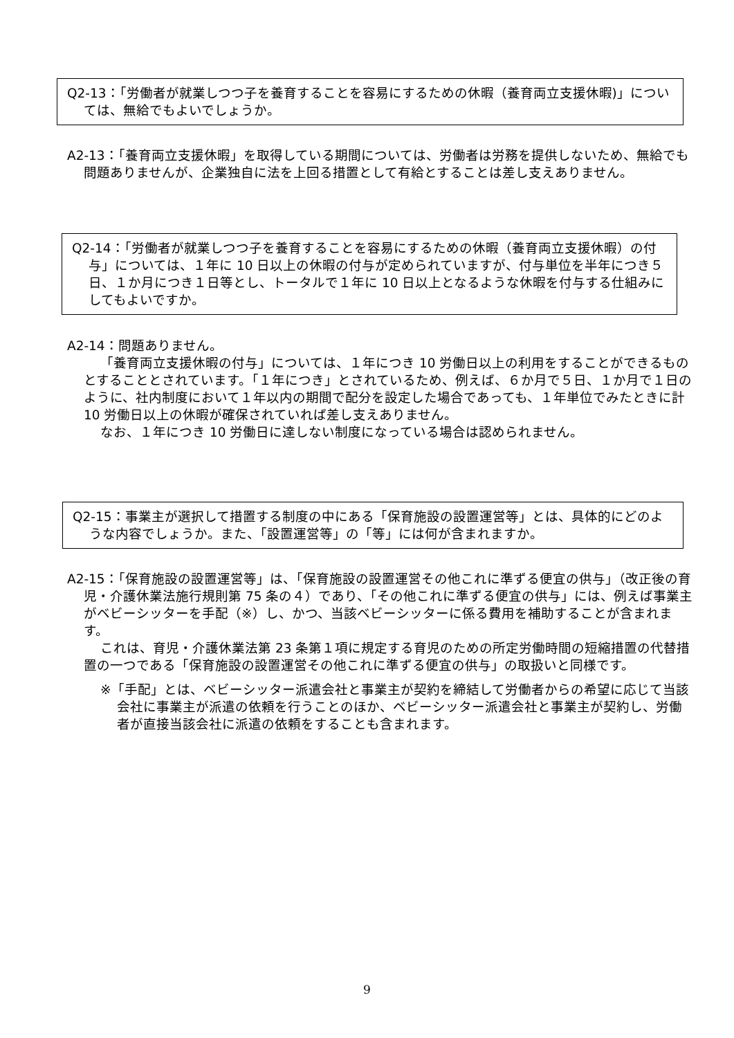Q2-13：「労働者が就業しつつ子を養育することを容易にするための休暇（養育両立支援休暇)」については、無給でもよいでしょうか。
A2-13：「養育両立支援休暇」を取得している期間については、労働者は労務を提供しないため、無給でも問題ありませんが、企業独自に法を上回る措置として有給とすることは差し支えありません。
Q2-14：「労働者が就業しつつ子を養育することを容易にするための休暇（養育両立支援休暇）の付与」については、１年に 10 日以上の休暇の付与が定められていますが、付与単位を半年につき５日、１か月につき１日等とし、トータルで１年に 10 日以上となるような休暇を付与する仕組みにしてもよいですか。
A2-14：問題ありません。
「養育両立支援休暇の付与」については、１年につき 10 労働日以上の利用をすることができるものとすることとされています。「１年につき」とされているため、例えば、６か月で５日、１か月で１日のように、社内制度において１年以内の期間で配分を設定した場合であっても、１年単位でみたときに計 10 労働日以上の休暇が確保されていれば差し支えありません。
なお、１年につき 10 労働日に達しない制度になっている場合は認められません。
Q2-15：事業主が選択して措置する制度の中にある「保育施設の設置運営等」とは、具体的にどのような内容でしょうか。また、「設置運営等」の「等」には何が含まれますか。
A2-15：「保育施設の設置運営等」は、「保育施設の設置運営その他これに準ずる便宜の供与」（改正後の育児・介護休業法施行規則第 75 条の４）であり、「その他これに準ずる便宜の供与」には、例えば事業主がベビーシッターを手配（※）し、かつ、当該ベビーシッターに係る費用を補助することが含まれます。
これは、育児・介護休業法第 23 条第１項に規定する育児のための所定労働時間の短縮措置の代替措置の一つである「保育施設の設置運営その他これに準ずる便宜の供与」の取扱いと同様です。
※「手配」とは、ベビーシッター派遣会社と事業主が契約を締結して労働者からの希望に応じて当該会社に事業主が派遣の依頼を行うことのほか、ベビーシッター派遣会社と事業主が契約し、労働者が直接当該会社に派遣の依頼をすることも含まれます。
9